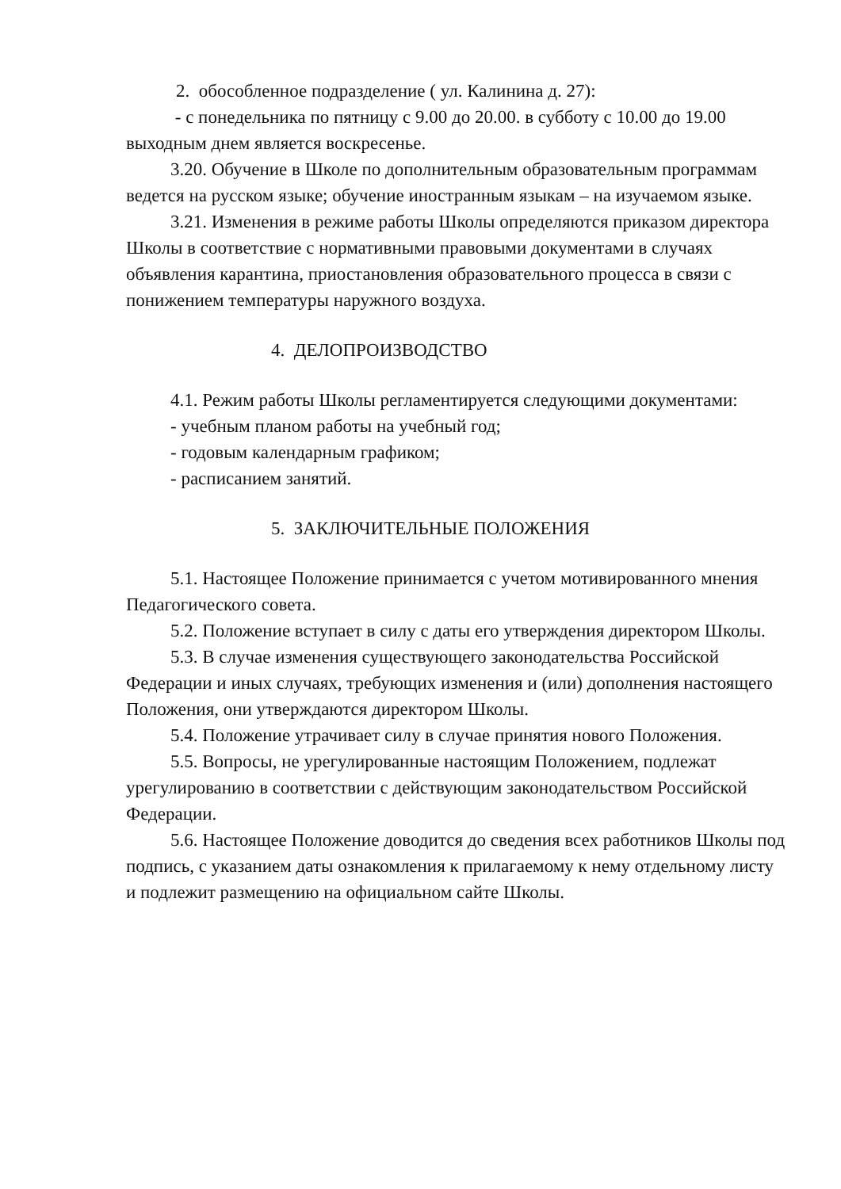2. обособленное подразделение ( ул. Калинина д. 27):
- с понедельника по пятницу с 9.00 до 20.00. в субботу с 10.00 до 19.00 выходным днем является воскресенье.
3.20. Обучение в Школе по дополнительным образовательным программам ведется на русском языке; обучение иностранным языкам – на изучаемом языке.
3.21. Изменения в режиме работы Школы определяются приказом директора Школы в соответствие с нормативными правовыми документами в случаях объявления карантина, приостановления образовательного процесса в связи с понижением температуры наружного воздуха.
4. ДЕЛОПРОИЗВОДСТВО
4.1. Режим работы Школы регламентируется следующими документами:
- учебным планом работы на учебный год;
- годовым календарным графиком;
- расписанием занятий.
5. ЗАКЛЮЧИТЕЛЬНЫЕ ПОЛОЖЕНИЯ
5.1. Настоящее Положение принимается с учетом мотивированного мнения Педагогического совета.
5.2. Положение вступает в силу с даты его утверждения директором Школы.
5.3. В случае изменения существующего законодательства Российской Федерации и иных случаях, требующих изменения и (или) дополнения настоящего Положения, они утверждаются директором Школы.
5.4. Положение утрачивает силу в случае принятия нового Положения.
5.5. Вопросы, не урегулированные настоящим Положением, подлежат урегулированию в соответствии с действующим законодательством Российской Федерации.
5.6. Настоящее Положение доводится до сведения всех работников Школы под подпись, с указанием даты ознакомления к прилагаемому к нему отдельному листу и подлежит размещению на официальном сайте Школы.